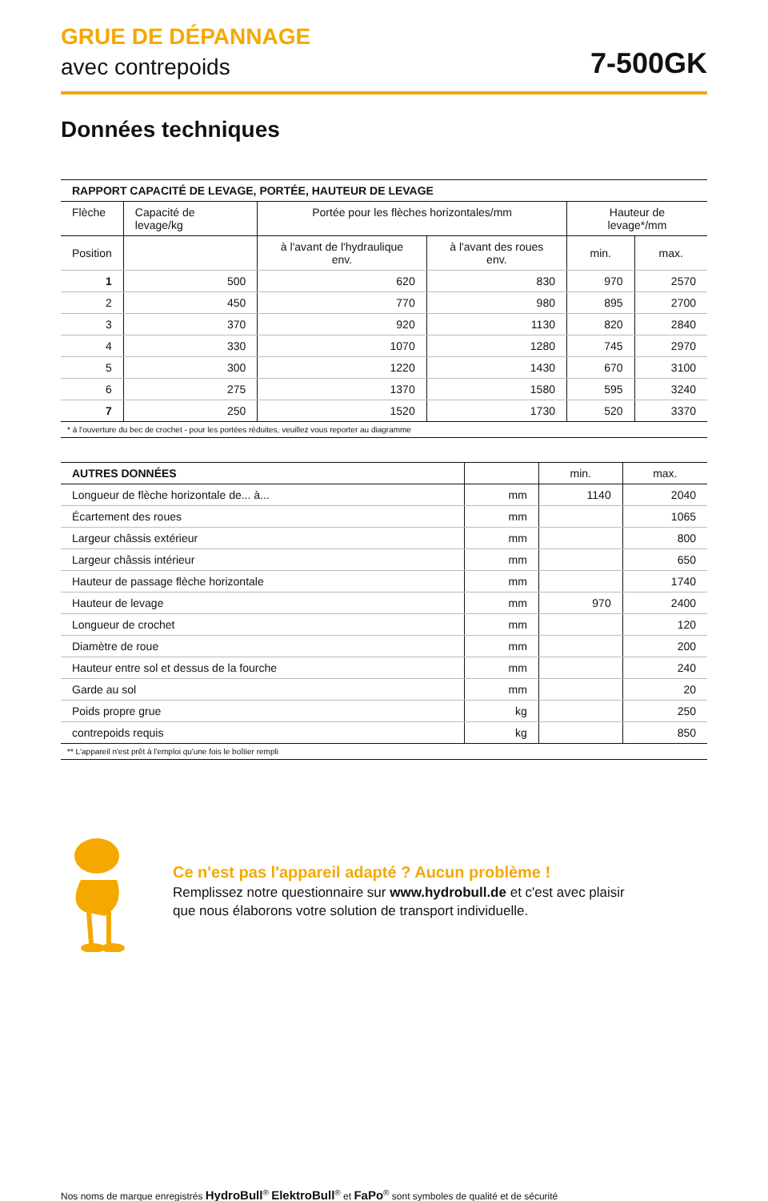GRUE DE DÉPANNAGE
avec contrepoids
7-500GK
Données techniques
| RAPPORT CAPACITÉ DE LEVAGE, PORTÉE, HAUTEUR DE LEVAGE | | | | | |
| --- | --- | --- | --- | --- | --- |
| Flèche | Capacité de levage/kg | Portée pour les flèches horizontales/mm | | Hauteur de levage*/mm | |
| Position | | à l'avant de l'hydraulique env. | à l'avant des roues env. | min. | max. |
| 1 | 500 | 620 | 830 | 970 | 2570 |
| 2 | 450 | 770 | 980 | 895 | 2700 |
| 3 | 370 | 920 | 1130 | 820 | 2840 |
| 4 | 330 | 1070 | 1280 | 745 | 2970 |
| 5 | 300 | 1220 | 1430 | 670 | 3100 |
| 6 | 275 | 1370 | 1580 | 595 | 3240 |
| 7 | 250 | 1520 | 1730 | 520 | 3370 |
| * à l'ouverture du bec de crochet - pour les portées réduites, veuillez vous reporter au diagramme | | | | | |
| AUTRES DONNÉES | | min. | max. |
| --- | --- | --- | --- |
| Longueur de flèche horizontale de... à... | mm | 1140 | 2040 |
| Écartement des roues | mm | | 1065 |
| Largeur châssis extérieur | mm | | 800 |
| Largeur châssis intérieur | mm | | 650 |
| Hauteur de passage flèche horizontale | mm | | 1740 |
| Hauteur de levage | mm | 970 | 2400 |
| Longueur de crochet | mm | | 120 |
| Diamètre de roue | mm | | 200 |
| Hauteur entre sol et dessus de la fourche | mm | | 240 |
| Garde au sol | mm | | 20 |
| Poids propre grue | kg | | 250 |
| contrepoids requis | kg | | 850 |
| ** L'appareil n'est prêt à l'emploi qu'une fois le boîtier rempli | | | |
Ce n'est pas l'appareil adapté ? Aucun problème !
Remplissez notre questionnaire sur www.hydrobull.de et c'est avec plaisir
que nous élaborons votre solution de transport individuelle.
Nos noms de marque enregistrés HydroBull<sup>®</sup> ElektroBull<sup>®</sup> et FaPo<sup>®</sup> sont symboles de qualité et de sécurité